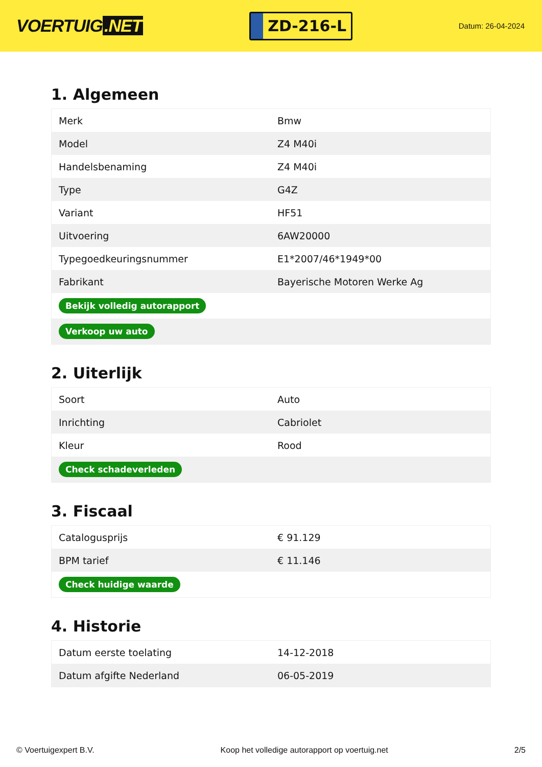VOERTUIG.NET
ZD-216-L
Datum: 26-04-2024
1. Algemeen
| Merk | Bmw |
| Model | Z4 M40i |
| Handelsbenaming | Z4 M40i |
| Type | G4Z |
| Variant | HF51 |
| Uitvoering | 6AW20000 |
| Typegoedkeuringsnummer | E1*2007/46*1949*00 |
| Fabrikant | Bayerische Motoren Werke Ag |
| Bekijk volledig autorapport | |
| Verkoop uw auto | |
2. Uiterlijk
| Soort | Auto |
| Inrichting | Cabriolet |
| Kleur | Rood |
| Check schadeverleden | |
3. Fiscaal
| Catalogusprijs | € 91.129 |
| BPM tarief | € 11.146 |
| Check huidige waarde | |
4. Historie
| Datum eerste toelating | 14-12-2018 |
| Datum afgifte Nederland | 06-05-2019 |
© Voertuigexpert B.V. Koop het volledige autorapport op voertuig.net 2/5